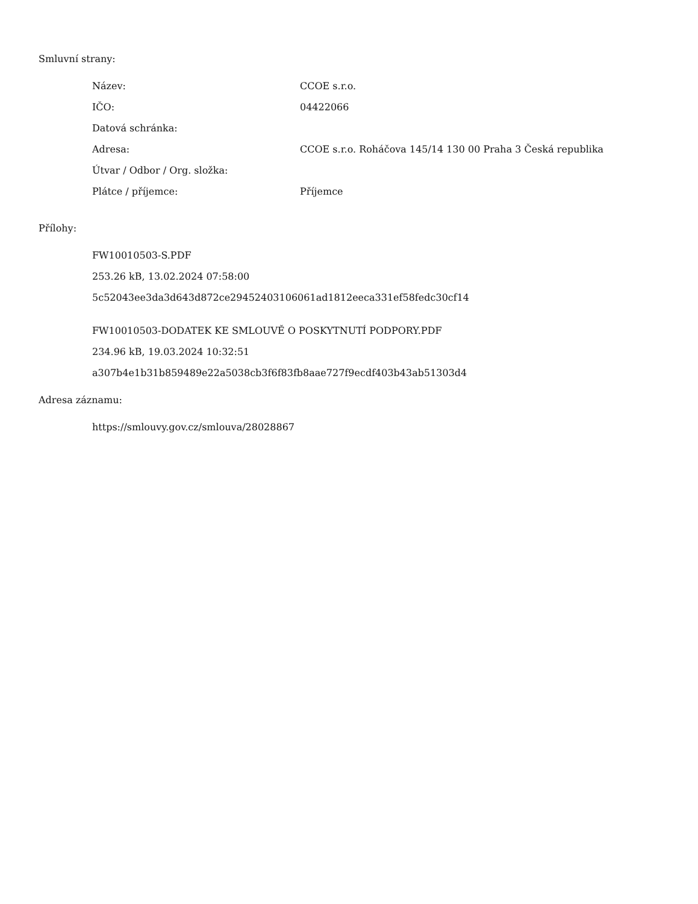Smluvní strany:
| Název: | CCOE s.r.o. |
| IČO: | 04422066 |
| Datová schránka: | |
| Adresa: | CCOE s.r.o. Roháčova 145/14 130 00 Praha 3 Česká republika |
| Útvar / Odbor / Org. složka: | |
| Plátce / příjemce: | Příjemce |
Přílohy:
FW10010503-S.PDF
253.26 kB, 13.02.2024 07:58:00
5c52043ee3da3d643d872ce29452403106061ad1812eeca331ef58fedc30cf14
FW10010503-DODATEK KE SMLOUVĚ O POSKYTNUTÍ PODPORY.PDF
234.96 kB, 19.03.2024 10:32:51
a307b4e1b31b859489e22a5038cb3f6f83fb8aae727f9ecdf403b43ab51303d4
Adresa záznamu:
https://smlouvy.gov.cz/smlouva/28028867